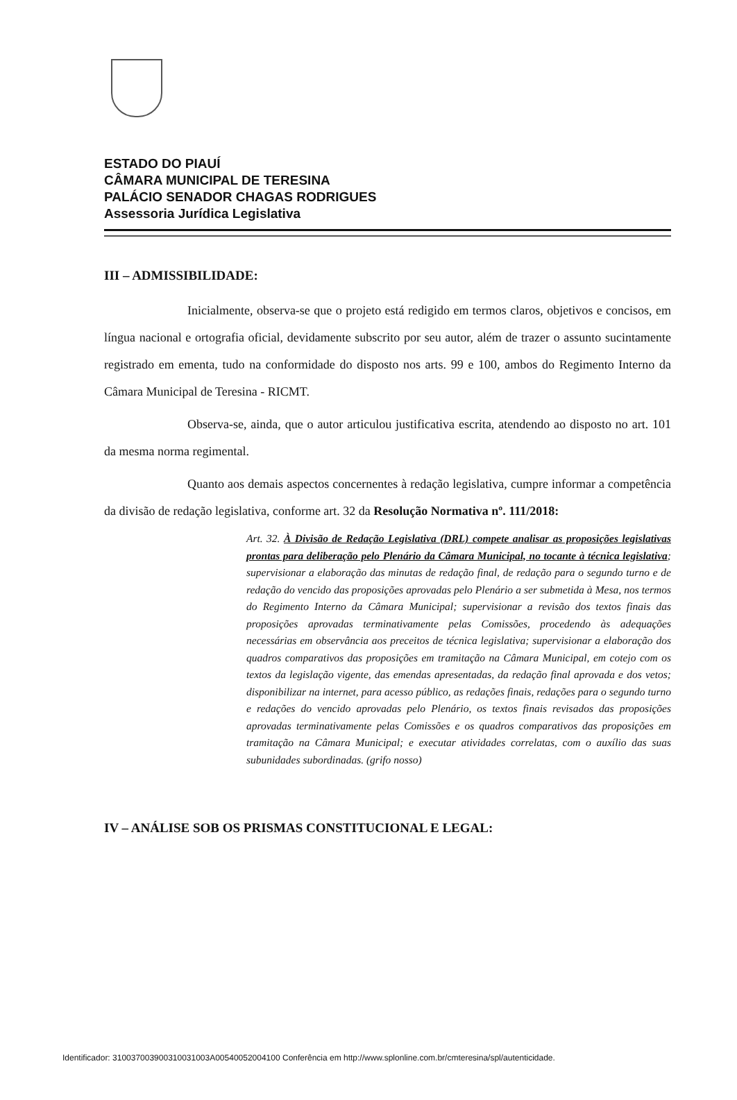ESTADO DO PIAUÍ
CÂMARA MUNICIPAL DE TERESINA
PALÁCIO SENADOR CHAGAS RODRIGUES
Assessoria Jurídica Legislativa
III – ADMISSIBILIDADE:
Inicialmente, observa-se que o projeto está redigido em termos claros, objetivos e concisos, em língua nacional e ortografia oficial, devidamente subscrito por seu autor, além de trazer o assunto sucintamente registrado em ementa, tudo na conformidade do disposto nos arts. 99 e 100, ambos do Regimento Interno da Câmara Municipal de Teresina - RICMT.
Observa-se, ainda, que o autor articulou justificativa escrita, atendendo ao disposto no art. 101 da mesma norma regimental.
Quanto aos demais aspectos concernentes à redação legislativa, cumpre informar a competência da divisão de redação legislativa, conforme art. 32 da Resolução Normativa nº. 111/2018:
Art. 32. À Divisão de Redação Legislativa (DRL) compete analisar as proposições legislativas prontas para deliberação pelo Plenário da Câmara Municipal, no tocante à técnica legislativa; supervisionar a elaboração das minutas de redação final, de redação para o segundo turno e de redação do vencido das proposições aprovadas pelo Plenário a ser submetida à Mesa, nos termos do Regimento Interno da Câmara Municipal; supervisionar a revisão dos textos finais das proposições aprovadas terminativamente pelas Comissões, procedendo às adequações necessárias em observância aos preceitos de técnica legislativa; supervisionar a elaboração dos quadros comparativos das proposições em tramitação na Câmara Municipal, em cotejo com os textos da legislação vigente, das emendas apresentadas, da redação final aprovada e dos vetos; disponibilizar na internet, para acesso público, as redações finais, redações para o segundo turno e redações do vencido aprovadas pelo Plenário, os textos finais revisados das proposições aprovadas terminativamente pelas Comissões e os quadros comparativos das proposições em tramitação na Câmara Municipal; e executar atividades correlatas, com o auxílio das suas subunidades subordinadas. (grifo nosso)
IV – ANÁLISE SOB OS PRISMAS CONSTITUCIONAL E LEGAL:
Identificador: 310037003900310031003A00540052004100 Conferência em http://www.splonline.com.br/cmteresina/spl/autenticidade.